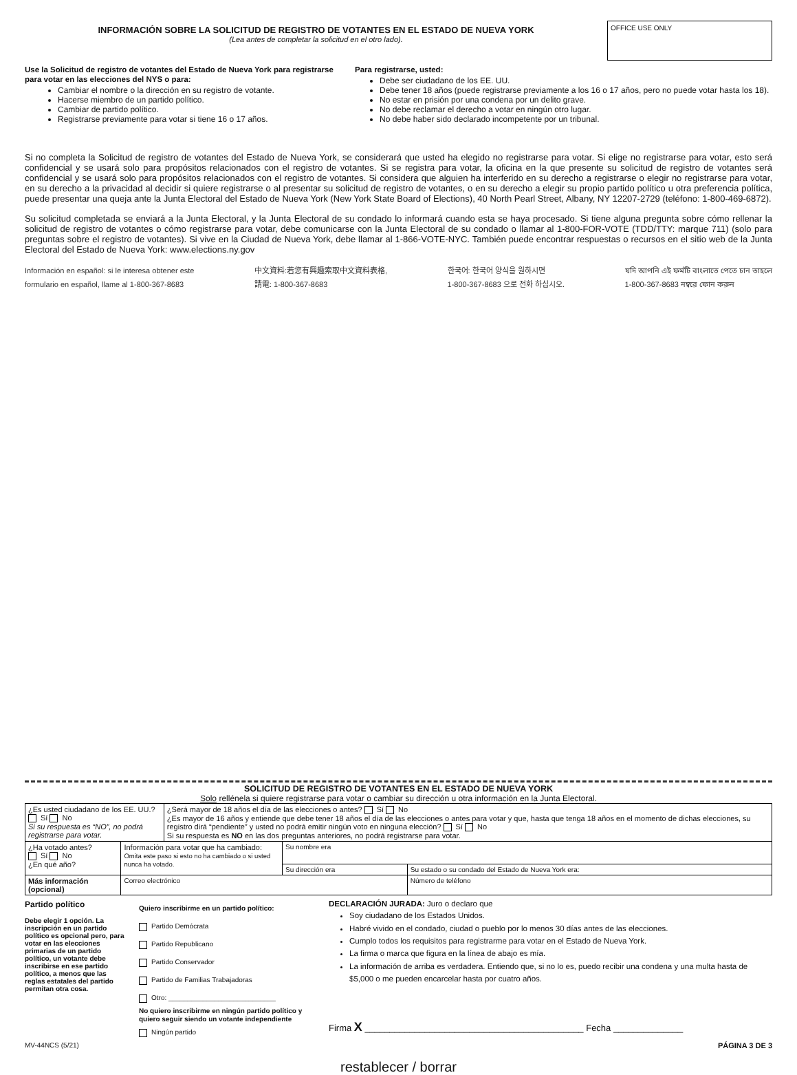INFORMACIÓN SOBRE LA SOLICITUD DE REGISTRO DE VOTANTES EN EL ESTADO DE NUEVA YORK
(Lea antes de completar la solicitud en el otro lado).
OFFICE USE ONLY
Use la Solicitud de registro de votantes del Estado de Nueva York para registrarse para votar en las elecciones del NYS o para:
Cambiar el nombre o la dirección en su registro de votante.
Hacerse miembro de un partido político.
Cambiar de partido político.
Registrarse previamente para votar si tiene 16 o 17 años.
Para registrarse, usted:
Debe ser ciudadano de los EE. UU.
Debe tener 18 años (puede registrarse previamente a los 16 o 17 años, pero no puede votar hasta los 18).
No estar en prisión por una condena por un delito grave.
No debe reclamar el derecho a votar en ningún otro lugar.
No debe haber sido declarado incompetente por un tribunal.
Si no completa la Solicitud de registro de votantes del Estado de Nueva York, se considerará que usted ha elegido no registrarse para votar. Si elige no registrarse para votar, esto será confidencial y se usará solo para propósitos relacionados con el registro de votantes. Si se registra para votar, la oficina en la que presente su solicitud de registro de votantes será confidencial y se usará solo para propósitos relacionados con el registro de votantes. Si considera que alguien ha interferido en su derecho a registrarse o elegir no registrarse para votar, en su derecho a la privacidad al decidir si quiere registrarse o al presentar su solicitud de registro de votantes, o en su derecho a elegir su propio partido político u otra preferencia política, puede presentar una queja ante la Junta Electoral del Estado de Nueva York (New York State Board of Elections), 40 North Pearl Street, Albany, NY 12207-2729 (teléfono: 1-800-469-6872).
Su solicitud completada se enviará a la Junta Electoral, y la Junta Electoral de su condado lo informará cuando esta se haya procesado. Si tiene alguna pregunta sobre cómo rellenar la solicitud de registro de votantes o cómo registrarse para votar, debe comunicarse con la Junta Electoral de su condado o llamar al 1-800-FOR-VOTE (TDD/TTY: marque 711) (solo para preguntas sobre el registro de votantes). Si vive en la Ciudad de Nueva York, debe llamar al 1-866-VOTE-NYC. También puede encontrar respuestas o recursos en el sitio web de la Junta Electoral del Estado de Nueva York: www.elections.ny.gov
Información en español: si le interesa obtener este
formulario en español, llame al 1-800-367-8683
中文資料:若您有興趣索取中文資料表格,
請電: 1-800-367-8683
한국어: 한국어 양식을 원하시면
1-800-367-8683 으로 전화 하십시오.
যদি আপনি এই ফর্মটি বাংলাতে পেতে চান তাহলে
1-800-367-8683 নম্বরে ফোন করুন
SOLICITUD DE REGISTRO DE VOTANTES EN EL ESTADO DE NUEVA YORK
Solo rellénela si quiere registrarse para votar o cambiar su dirección u otra información en la Junta Electoral.
| ¿Es usted ciudadano de los EE. UU.? Sí No Si su respuesta es “NO”, no podrá registrarse para votar. | | ¿Será mayor de 18 años el día de las elecciones o antes? Sí No ¿Es mayor de 16 años y entiende que debe tener 18 años el día de las elecciones o antes para votar y que, hasta que tenga 18 años en el momento de dichas elecciones, su registro dirá “pendiente” y usted no podrá emitir ningún voto en ninguna elección? Sí No Si su respuesta es NO en las dos preguntas anteriores, no podrá registrarse para votar. | | |
| ¿Ha votado antes? Sí No ¿En qué año? | Información para votar que ha cambiado: Omita este paso si esto no ha cambiado o si usted nunca ha votado. | | Su nombre era | |
| | | | Su dirección era | Su estado o su condado del Estado de Nueva York era: |
| Más información (opcional) | Correo electrónico | | | Número de teléfono |
Partido político
Debe elegir 1 opción. La inscripción en un partido político es opcional pero, para votar en las elecciones primarias de un partido político, un votante debe inscribirse en ese partido político, a menos que las reglas estatales del partido permitan otra cosa.
Quiero inscribirme en un partido político:
Partido Demócrata
Partido Republicano
Partido Conservador
Partido de Familias Trabajadoras
Otro: ____________________________
No quiero inscribirme en ningún partido político y quiero seguir siendo un votante independiente
Ningún partido
DECLARACIÓN JURADA: Juro o declaro que
Soy ciudadano de los Estados Unidos.
Habré vivido en el condado, ciudad o pueblo por lo menos 30 días antes de las elecciones.
Cumplo todos los requisitos para registrarme para votar en el Estado de Nueva York.
La firma o marca que figura en la línea de abajo es mía.
La información de arriba es verdadera. Entiendo que, si no lo es, puedo recibir una condena y una multa hasta de $5,000 o me pueden encarcelar hasta por cuatro años.
Firma X ____________________________________________ Fecha ______________
MV-44NCS (5/21) PÁGINA 3 DE 3
restablecer / borrar